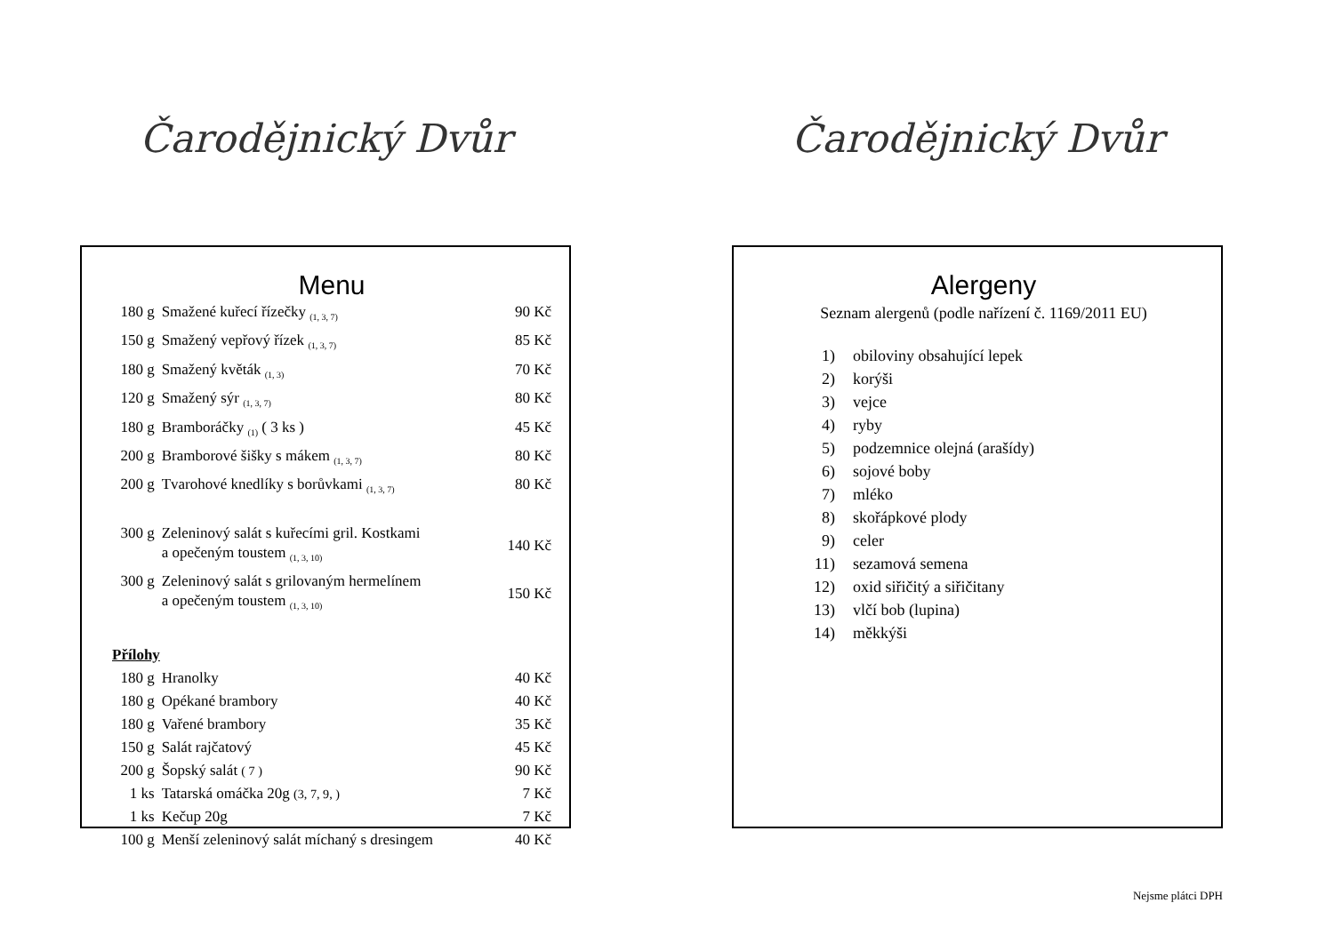Čarodějnický Dvůr
Menu
| 180 g | Smažené kuřecí řízečky <sub>(1, 3, 7)</sub> | 90 Kč |
| 150 g | Smažený vepřový řízek <sub>(1, 3, 7)</sub> | 85 Kč |
| 180 g | Smažený květák <sub>(1, 3)</sub> | 70 Kč |
| 120 g | Smažený sýr <sub>(1, 3, 7)</sub> | 80 Kč |
| 180 g | Bramboráčky <sub>(1)</sub> ( 3 ks ) | 45 Kč |
| 200 g | Bramborové šišky s mákem <sub>(1, 3, 7)</sub> | 80 Kč |
| 200 g | Tvarohové knedlíky s borůvkami <sub>(1, 3, 7)</sub> | 80 Kč |
| 300 g | Zeleninový salát s kuřecími gril. Kostkami a opečeným toustem <sub>(1, 3, 10)</sub> | 140 Kč |
| 300 g | Zeleninový salát s grilovaným hermelínem a opečeným toustem <sub>(1, 3, 10)</sub> | 150 Kč |
| Přílohy | | |
| 180 g | Hranolky | 40 Kč |
| 180 g | Opékané brambory | 40 Kč |
| 180 g | Vařené brambory | 35 Kč |
| 150 g | Salát rajčatový | 45 Kč |
| 200 g | Šopský salát ( 7 ) | 90 Kč |
| 1 ks | Tatarská omáčka 20g (3, 7, 9, ) | 7 Kč |
| 1 ks | Kečup 20g | 7 Kč |
| 100 g | Menší zeleninový salát míchaný s dresingem | 40 Kč |
Čarodějnický Dvůr
Alergeny
Seznam alergenů (podle nařízení č. 1169/2011 EU)
| 1) | obiloviny obsahující lepek |
| 2) | korýši |
| 3) | vejce |
| 4) | ryby |
| 5) | podzemnice olejná (arašídy) |
| 6) | sojové boby |
| 7) | mléko |
| 8) | skořápkové plody |
| 9) | celer |
| 11) | sezamová semena |
| 12) | oxid siřičitý a siřičitany |
| 13) | vlčí bob (lupina) |
| 14) | měkkýši |
Nejsme plátci DPH